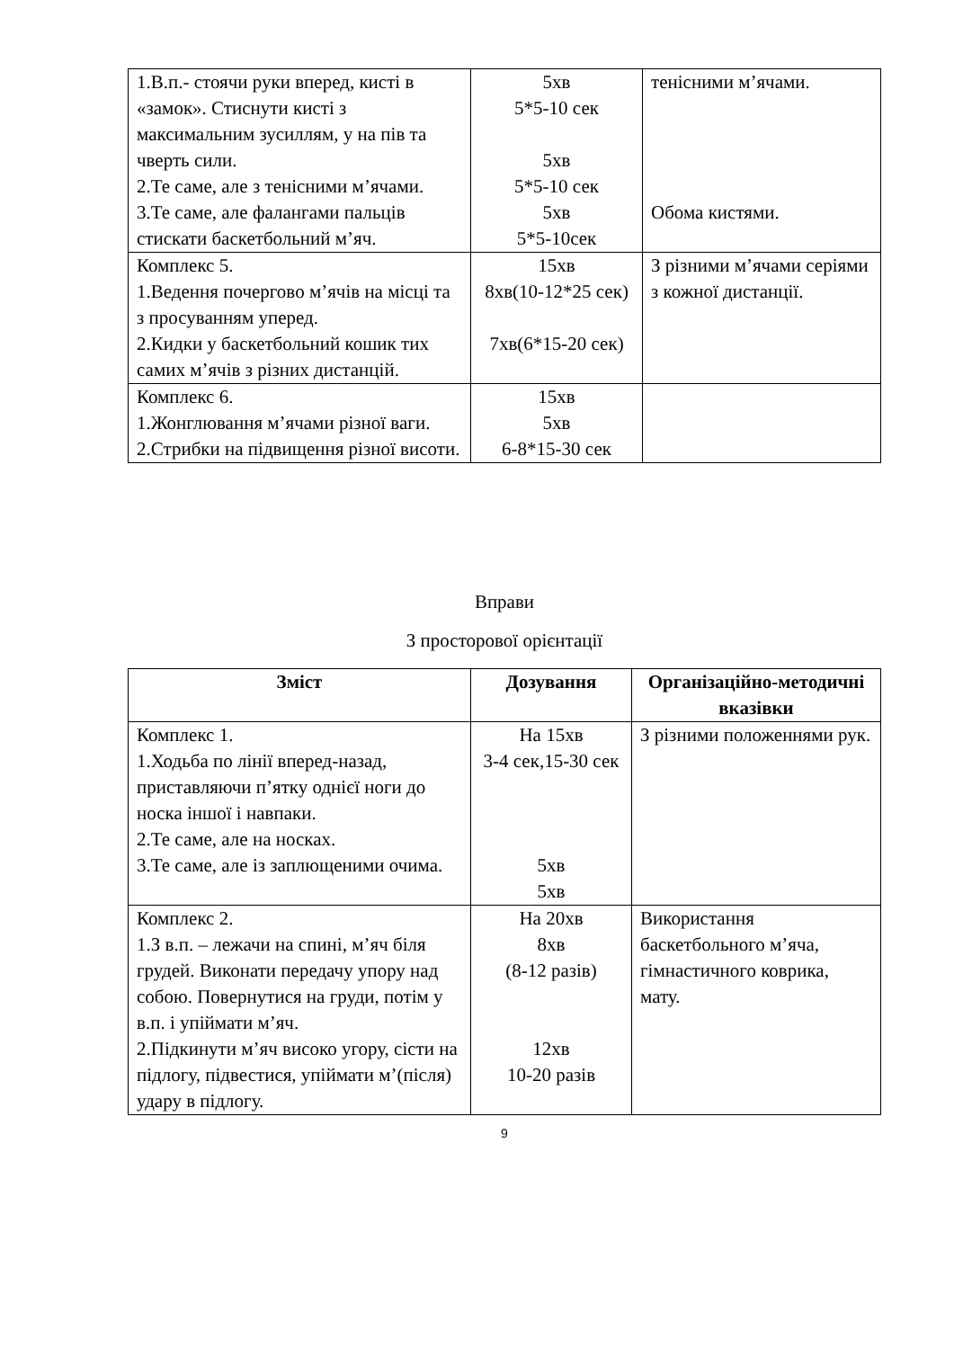| 1.В.п.- стоячи руки вперед, кисті в «замок». Стиснути кисті з максимальним зусиллям, у на пів та чверть сили. 2.Те саме, але з тенісними м’ячами. 3.Те саме, але фалангами пальців стискати баскетбольний м’яч. | 5хв 5*5-10 сек 5хв 5*5-10 сек 5хв 5*5-10сек | тенісними м’ячами. Обома кистями. |
| Комплекс 5. 1.Ведення почергово м’ячів на місці та з просуванням уперед. 2.Кидки у баскетбольний кошик тих самих м’ячів з різних дистанцій. | 15хв 8хв(10-12*25 сек) 7хв(6*15-20 сек) | З різними м’ячами серіями з кожної дистанції. |
| Комплекс 6. 1.Жонглювання м’ячами різної ваги. 2.Стрибки на підвищення різної висоти. | 15хв 5хв 6-8*15-30 сек | |
Вправи
З просторової орієнтації
| Зміст | Дозування | Організаційно-методичні вказівки |
| --- | --- | --- |
| Комплекс 1. 1.Ходьба по лінії вперед-назад, приставляючи п’ятку однієї ноги до носка іншої і навпаки. 2.Те саме, але на носках. 3.Те саме, але із заплющеними очима. | На 15хв 3-4 сек,15-30 сек 5хв 5хв | З різними положеннями рук. |
| Комплекс 2. 1.З в.п. – лежачи на спині, м’яч біля грудей. Виконати передачу упору над собою. Повернутися на груди, потім у в.п. і упіймати м’яч. 2.Підкинути м’яч високо угору, сісти на підлогу, підвестися, упіймати м’(після) удару в підлогу. | На 20хв 8хв (8-12 разів) 12хв 10-20 разів | Використання баскетбольного м’яча, гімнастичного коврика, мату. |
9